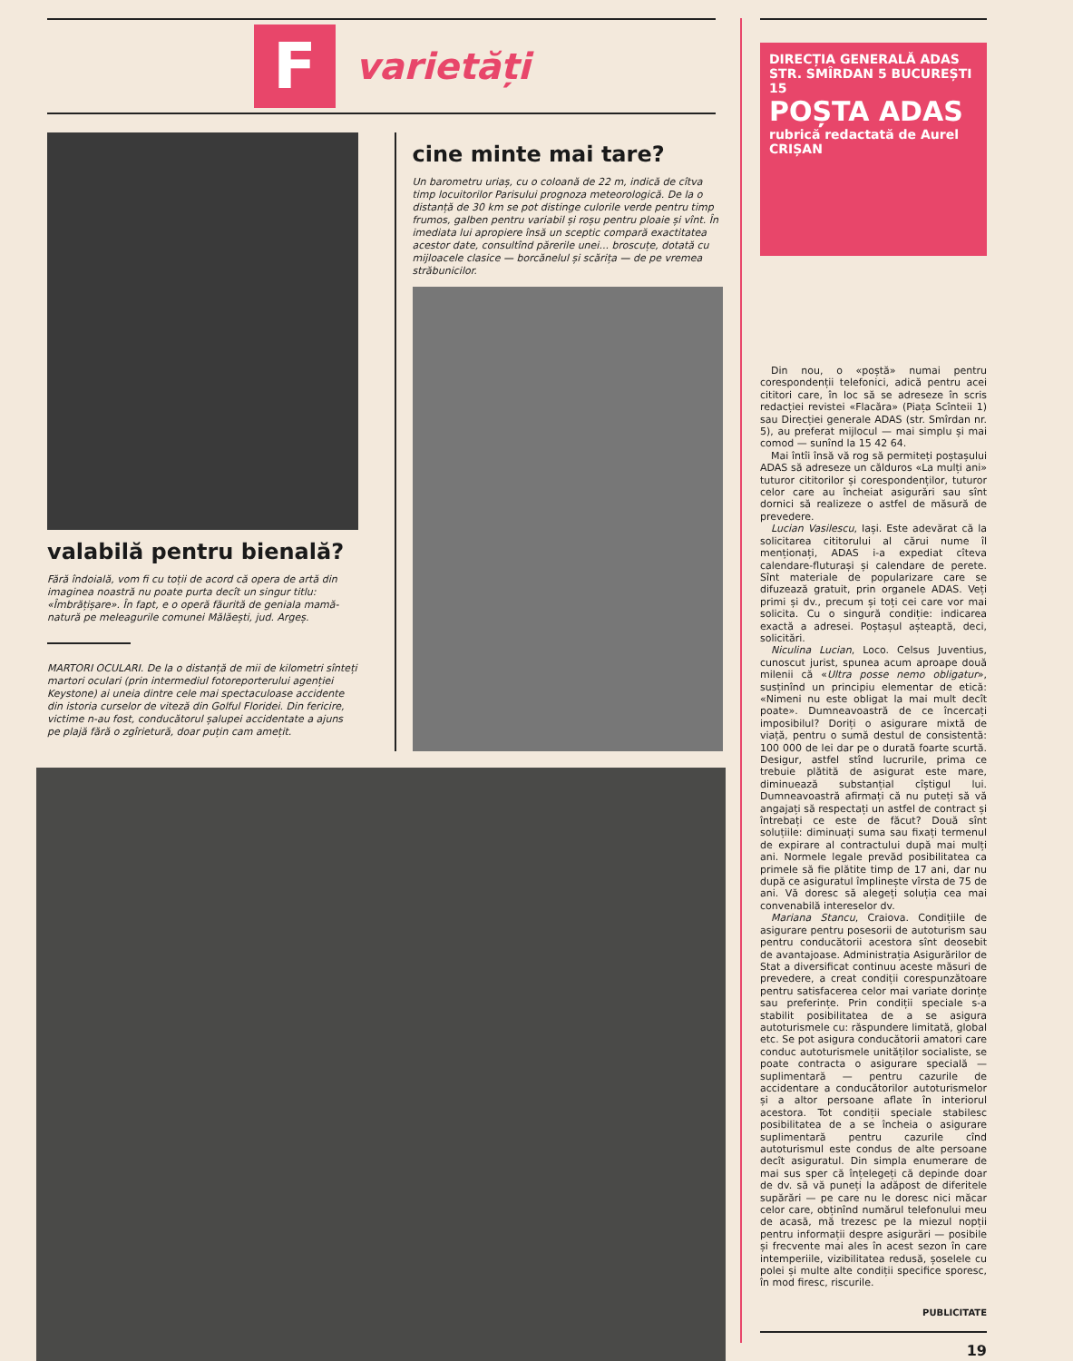F
varietăți
valabilă pentru bienală?
Fără îndoială, vom fi cu toții de acord că opera de artă din imaginea noastră nu poate purta decît un singur titlu: «Îmbrățișare». În fapt, e o operă făurită de geniala mamă-natură pe meleagurile comunei Mălăești, jud. Argeș.
MARTORI OCULARI. De la o distanță de mii de kilometri sînteți martori oculari (prin intermediul fotoreporterului agenției Keystone) ai uneia dintre cele mai spectaculoase accidente din istoria curselor de viteză din Golful Floridei. Din fericire, victime n-au fost, conducătorul șalupei accidentate a ajuns pe plajă fără o zgîrietură, doar puțin cam amețit.
cine minte mai tare?
Un barometru uriaș, cu o coloană de 22 m, indică de cîtva timp locuitorilor Parisului prognoza meteorologică. De la o distanță de 30 km se pot distinge culorile verde pentru timp frumos, galben pentru variabil și roșu pentru ploaie și vînt. În imediata lui apropiere însă un sceptic compară exactitatea acestor date, consultînd părerile unei... broscuțe, dotată cu mijloacele clasice — borcănelul și scărița — de pe vremea străbunicilor.
DIRECȚIA GENERALĂ ADAS
STR. SMÎRDAN 5 BUCUREȘTI
15
POȘTA ADAS
rubrică redactată de Aurel CRIȘAN
Din nou, o «poștă» numai pentru corespondenții telefonici, adică pentru acei cititori care, în loc să se adreseze în scris redacției revistei «Flacăra» (Piața Scînteii 1) sau Direcției generale ADAS (str. Smîrdan nr. 5), au preferat mijlocul — mai simplu și mai comod — sunînd la 15 42 64.
Mai întîi însă vă rog să permiteți poștașului ADAS să adreseze un călduros «La mulți ani» tuturor cititorilor și corespondenților, tuturor celor care au încheiat asigurări sau sînt dornici să realizeze o astfel de măsură de prevedere.
Lucian Vasilescu, Iași. Este adevărat că la solicitarea cititorului al cărui nume îl menționați, ADAS i-a expediat cîteva calendare-fluturași și calendare de perete. Sînt materiale de popularizare care se difuzează gratuit, prin organele ADAS. Veți primi și dv., precum și toți cei care vor mai solicita. Cu o singură condiție: indicarea exactă a adresei. Poștașul așteaptă, deci, solicitări.
Niculina Lucian, Loco. Celsus Juventius, cunoscut jurist, spunea acum aproape două milenii că «Ultra posse nemo obligatur», susținînd un principiu elementar de etică: «Nimeni nu este obligat la mai mult decît poate». Dumneavoastră de ce încercați imposibilul? Doriți o asigurare mixtă de viață, pentru o sumă destul de consistentă: 100 000 de lei dar pe o durată foarte scurtă. Desigur, astfel stînd lucrurile, prima ce trebuie plătită de asigurat este mare, diminuează substanțial cîștigul lui. Dumneavoastră afirmați că nu puteți să vă angajați să respectați un astfel de contract și întrebați ce este de făcut? Două sînt soluțiile: diminuați suma sau fixați termenul de expirare al contractului după mai mulți ani. Normele legale prevăd posibilitatea ca primele să fie plătite timp de 17 ani, dar nu după ce asiguratul împlinește vîrsta de 75 de ani. Vă doresc să alegeți soluția cea mai convenabilă intereselor dv.
Mariana Stancu, Craiova. Condițiile de asigurare pentru posesorii de autoturism sau pentru conducătorii acestora sînt deosebit de avantajoase. Administrația Asigurărilor de Stat a diversificat continuu aceste măsuri de prevedere, a creat condiții corespunzătoare pentru satisfacerea celor mai variate dorințe sau preferințe. Prin condiții speciale s-a stabilit posibilitatea de a se asigura autoturismele cu: răspundere limitată, global etc. Se pot asigura conducătorii amatori care conduc autoturismele unităților socialiste, se poate contracta o asigurare specială — suplimentară — pentru cazurile de accidentare a conducătorilor autoturismelor și a altor persoane aflate în interiorul acestora. Tot condiții speciale stabilesc posibilitatea de a se încheia o asigurare suplimentară pentru cazurile cînd autoturismul este condus de alte persoane decît asiguratul. Din simpla enumerare de mai sus sper că înțelegeți că depinde doar de dv. să vă puneți la adăpost de diferitele supărări — pe care nu le doresc nici măcar celor care, obținînd numărul telefonului meu de acasă, mă trezesc pe la miezul nopții pentru informații despre asigurări — posibile și frecvente mai ales în acest sezon în care intemperiile, vizibilitatea redusă, șoselele cu polei și multe alte condiții specifice sporesc, în mod firesc, riscurile.
PUBLICITATE
19